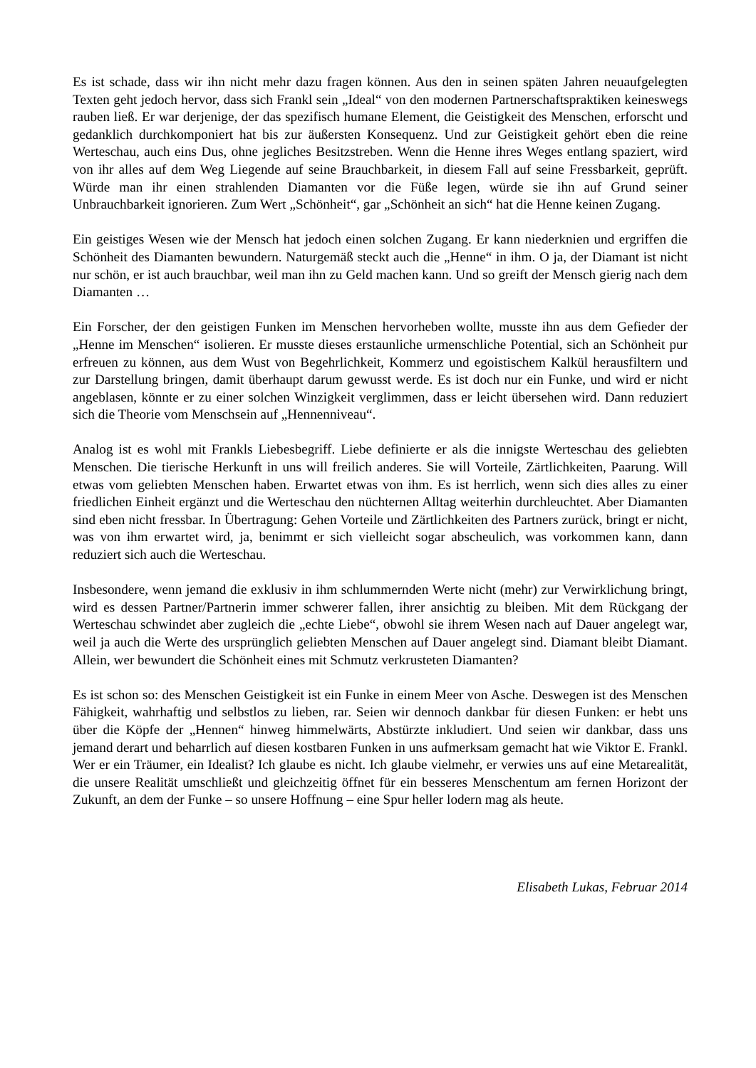Es ist schade, dass wir ihn nicht mehr dazu fragen können. Aus den in seinen späten Jahren neuaufgelegten Texten geht jedoch hervor, dass sich Frankl sein „Ideal“ von den modernen Partnerschaftspraktiken keineswegs rauben ließ. Er war derjenige, der das spezifisch humane Element, die Geistigkeit des Menschen, erforscht und gedanklich durchkomponiert hat bis zur äußersten Konsequenz. Und zur Geistigkeit gehört eben die reine Werteschau, auch eins Dus, ohne jegliches Besitzstreben. Wenn die Henne ihres Weges entlang spaziert, wird von ihr alles auf dem Weg Liegende auf seine Brauchbarkeit, in diesem Fall auf seine Fressbarkeit, geprüft. Würde man ihr einen strahlenden Diamanten vor die Füße legen, würde sie ihn auf Grund seiner Unbrauchbarkeit ignorieren. Zum Wert „Schönheit“, gar „Schönheit an sich“ hat die Henne keinen Zugang.
Ein geistiges Wesen wie der Mensch hat jedoch einen solchen Zugang. Er kann niederknien und ergriffen die Schönheit des Diamanten bewundern. Naturgemäß steckt auch die „Henne“ in ihm. O ja, der Diamant ist nicht nur schön, er ist auch brauchbar, weil man ihn zu Geld machen kann. Und so greift der Mensch gierig nach dem Diamanten …
Ein Forscher, der den geistigen Funken im Menschen hervorheben wollte, musste ihn aus dem Gefieder der „Henne im Menschen“ isolieren. Er musste dieses erstaunliche urmenschliche Potential, sich an Schönheit pur erfreuen zu können, aus dem Wust von Begehrlichkeit, Kommerz und egoistischem Kalkül herausfiltern und zur Darstellung bringen, damit überhaupt darum gewusst werde. Es ist doch nur ein Funke, und wird er nicht angeblasen, könnte er zu einer solchen Winzigkeit verglimmen, dass er leicht übersehen wird. Dann reduziert sich die Theorie vom Menschsein auf „Hennenniveau“.
Analog ist es wohl mit Frankls Liebesbegriff. Liebe definierte er als die innigste Werteschau des geliebten Menschen. Die tierische Herkunft in uns will freilich anderes. Sie will Vorteile, Zärtlichkeiten, Paarung. Will etwas vom geliebten Menschen haben. Erwartet etwas von ihm. Es ist herrlich, wenn sich dies alles zu einer friedlichen Einheit ergänzt und die Werteschau den nüchternen Alltag weiterhin durchleuchtet. Aber Diamanten sind eben nicht fressbar. In Übertragung: Gehen Vorteile und Zärtlichkeiten des Partners zurück, bringt er nicht, was von ihm erwartet wird, ja, benimmt er sich vielleicht sogar abscheulich, was vorkommen kann, dann reduziert sich auch die Werteschau.
Insbesondere, wenn jemand die exklusiv in ihm schlummernden Werte nicht (mehr) zur Verwirklichung bringt, wird es dessen Partner/Partnerin immer schwerer fallen, ihrer ansichtig zu bleiben. Mit dem Rückgang der Werteschau schwindet aber zugleich die „echte Liebe“, obwohl sie ihrem Wesen nach auf Dauer angelegt war, weil ja auch die Werte des ursprünglich geliebten Menschen auf Dauer angelegt sind. Diamant bleibt Diamant. Allein, wer bewundert die Schönheit eines mit Schmutz verkrusteten Diamanten?
Es ist schon so: des Menschen Geistigkeit ist ein Funke in einem Meer von Asche. Deswegen ist des Menschen Fähigkeit, wahrhaftig und selbstlos zu lieben, rar. Seien wir dennoch dankbar für diesen Funken: er hebt uns über die Köpfe der „Hennen“ hinweg himmelwärts, Abstürzte inkludiert. Und seien wir dankbar, dass uns jemand derart und beharrlich auf diesen kostbaren Funken in uns aufmerksam gemacht hat wie Viktor E. Frankl. Wer er ein Träumer, ein Idealist? Ich glaube es nicht. Ich glaube vielmehr, er verwies uns auf eine Metarealität, die unsere Realität umschließt und gleichzeitig öffnet für ein besseres Menschentum am fernen Horizont der Zukunft, an dem der Funke – so unsere Hoffnung – eine Spur heller lodern mag als heute.
Elisabeth Lukas, Februar 2014